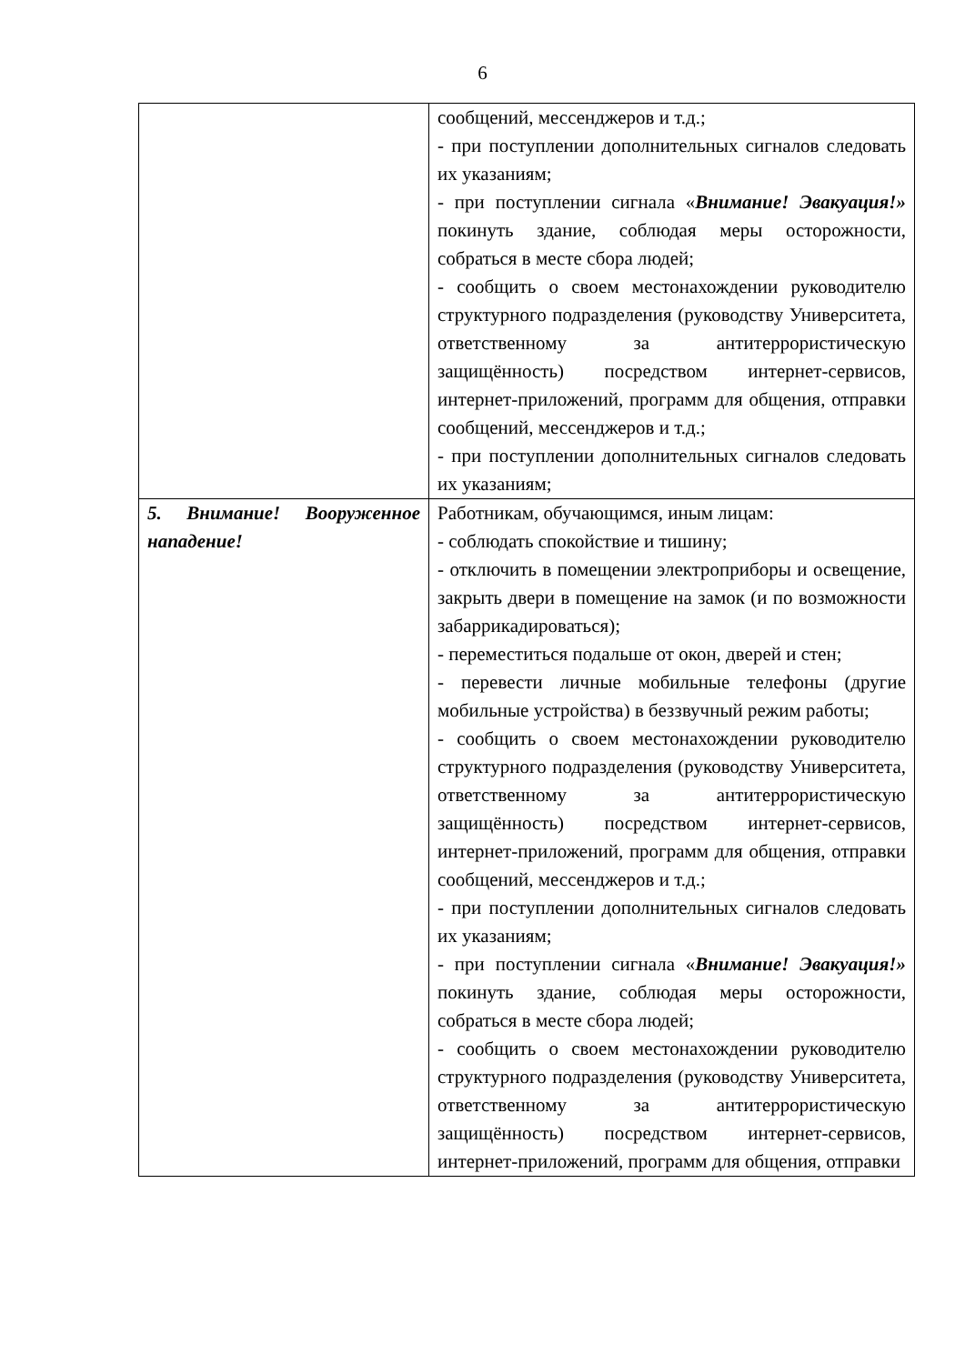6
| | сообщений, мессенджеров и т.д.; - при поступлении дополнительных сигналов следовать их указаниям; - при поступлении сигнала « Внимание! Эвакуация!» покинуть здание, соблюдая меры осторожности, собраться в месте сбора людей; - сообщить о своем местонахождении руководителю структурного подразделения (руководству Университета, ответственному за антитеррористическую защищённость) посредством интернет-сервисов, интернет-приложений, программ для общения, отправки сообщений, мессенджеров и т.д.; - при поступлении дополнительных сигналов следовать их указаниям; |
| 5. Внимание! Вооруженное нападение! | Работникам, обучающимся, иным лицам: - соблюдать спокойствие и тишину; - отключить в помещении электроприборы и освещение, закрыть двери в помещение на замок (и по возможности забаррикадироваться); - переместиться подальше от окон, дверей и стен; - перевести личные мобильные телефоны (другие мобильные устройства) в беззвучный режим работы; - сообщить о своем местонахождении руководителю структурного подразделения (руководству Университета, ответственному за антитеррористическую защищённость) посредством интернет-сервисов, интернет-приложений, программ для общения, отправки сообщений, мессенджеров и т.д.; - при поступлении дополнительных сигналов следовать их указаниям; - при поступлении сигнала « Внимание! Эвакуация!» покинуть здание, соблюдая меры осторожности, собраться в месте сбора людей; - сообщить о своем местонахождении руководителю структурного подразделения (руководству Университета, ответственному за антитеррористическую защищённость) посредством интернет-сервисов, интернет-приложений, программ для общения, отправки |